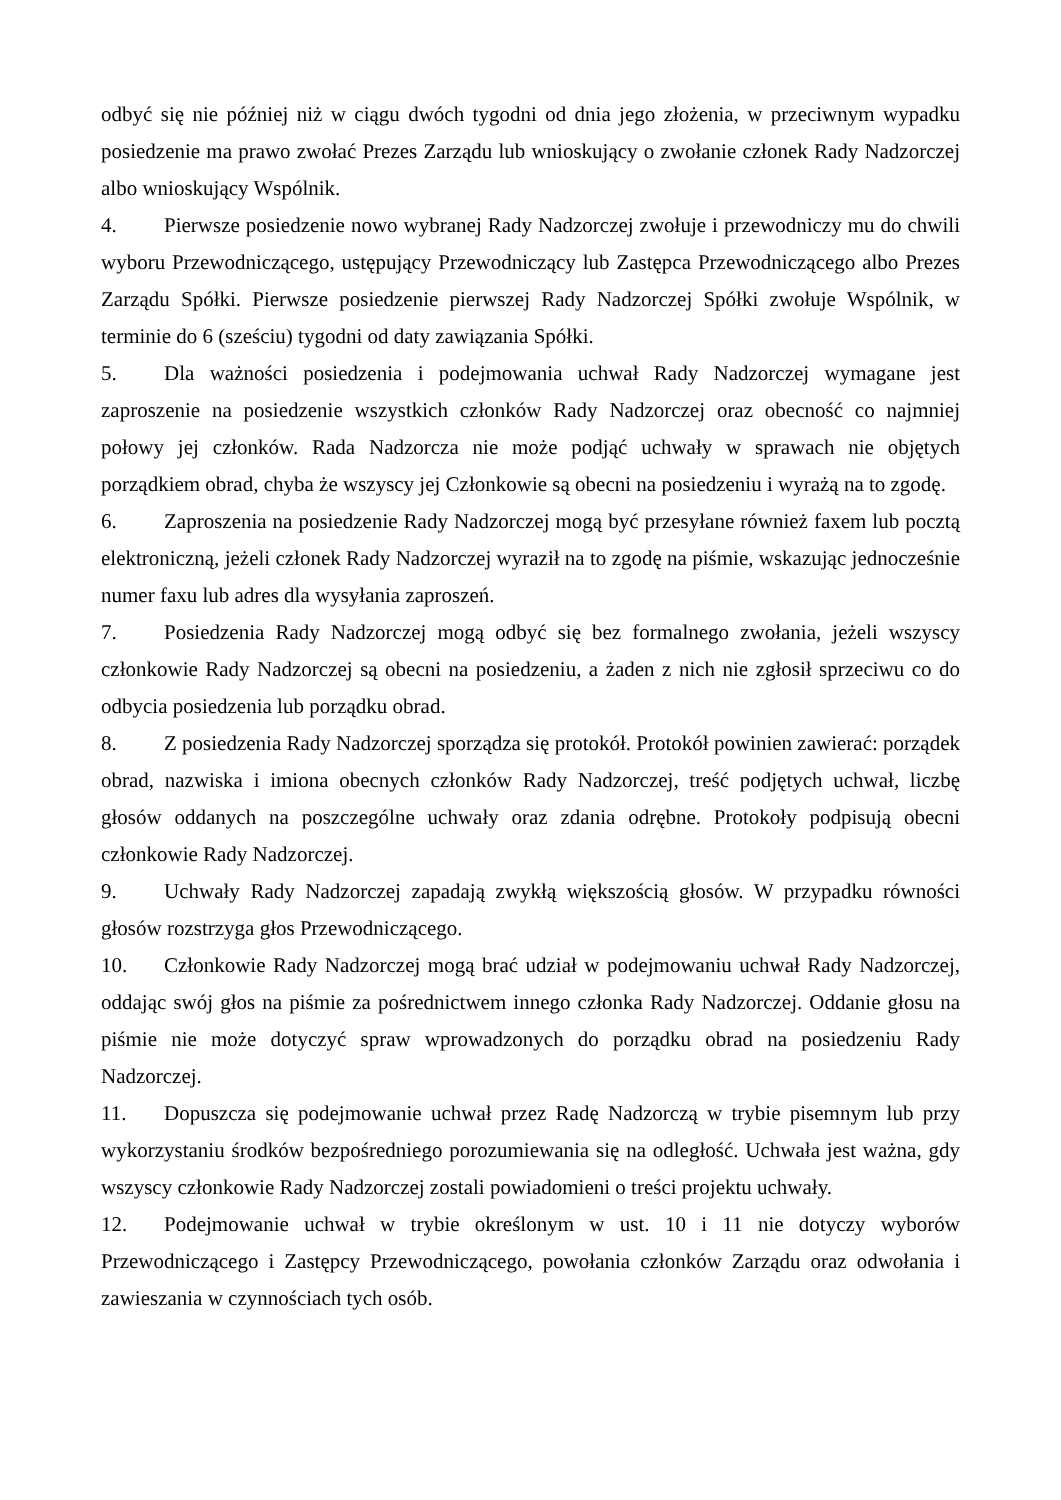odbyć się nie później niż w ciągu dwóch tygodni od dnia jego złożenia, w przeciwnym wypadku posiedzenie ma prawo zwołać Prezes Zarządu lub wnioskujący o zwołanie członek Rady Nadzorczej albo wnioskujący Wspólnik.
4. Pierwsze posiedzenie nowo wybranej Rady Nadzorczej zwołuje i przewodniczy mu do chwili wyboru Przewodniczącego, ustępujący Przewodniczący lub Zastępca Przewodniczącego albo Prezes Zarządu Spółki. Pierwsze posiedzenie pierwszej Rady Nadzorczej Spółki zwołuje Wspólnik, w terminie do 6 (sześciu) tygodni od daty zawiązania Spółki.
5. Dla ważności posiedzenia i podejmowania uchwał Rady Nadzorczej wymagane jest zaproszenie na posiedzenie wszystkich członków Rady Nadzorczej oraz obecność co najmniej połowy jej członków. Rada Nadzorcza nie może podjąć uchwały w sprawach nie objętych porządkiem obrad, chyba że wszyscy jej Członkowie są obecni na posiedzeniu i wyrażą na to zgodę.
6. Zaproszenia na posiedzenie Rady Nadzorczej mogą być przesyłane również faxem lub pocztą elektroniczną, jeżeli członek Rady Nadzorczej wyraził na to zgodę na piśmie, wskazując jednocześnie numer faxu lub adres dla wysyłania zaproszeń.
7. Posiedzenia Rady Nadzorczej mogą odbyć się bez formalnego zwołania, jeżeli wszyscy członkowie Rady Nadzorczej są obecni na posiedzeniu, a żaden z nich nie zgłosił sprzeciwu co do odbycia posiedzenia lub porządku obrad.
8. Z posiedzenia Rady Nadzorczej sporządza się protokół. Protokół powinien zawierać: porządek obrad, nazwiska i imiona obecnych członków Rady Nadzorczej, treść podjętych uchwał, liczbę głosów oddanych na poszczególne uchwały oraz zdania odrębne. Protokoły podpisują obecni członkowie Rady Nadzorczej.
9. Uchwały Rady Nadzorczej zapadają zwykłą większością głosów. W przypadku równości głosów rozstrzyga głos Przewodniczącego.
10. Członkowie Rady Nadzorczej mogą brać udział w podejmowaniu uchwał Rady Nadzorczej, oddając swój głos na piśmie za pośrednictwem innego członka Rady Nadzorczej. Oddanie głosu na piśmie nie może dotyczyć spraw wprowadzonych do porządku obrad na posiedzeniu Rady Nadzorczej.
11. Dopuszcza się podejmowanie uchwał przez Radę Nadzorczą w trybie pisemnym lub przy wykorzystaniu środków bezpośredniego porozumiewania się na odległość. Uchwała jest ważna, gdy wszyscy członkowie Rady Nadzorczej zostali powiadomieni o treści projektu uchwały.
12. Podejmowanie uchwał w trybie określonym w ust. 10 i 11 nie dotyczy wyborów Przewodniczącego i Zastępcy Przewodniczącego, powołania członków Zarządu oraz odwołania i zawieszania w czynnościach tych osób.